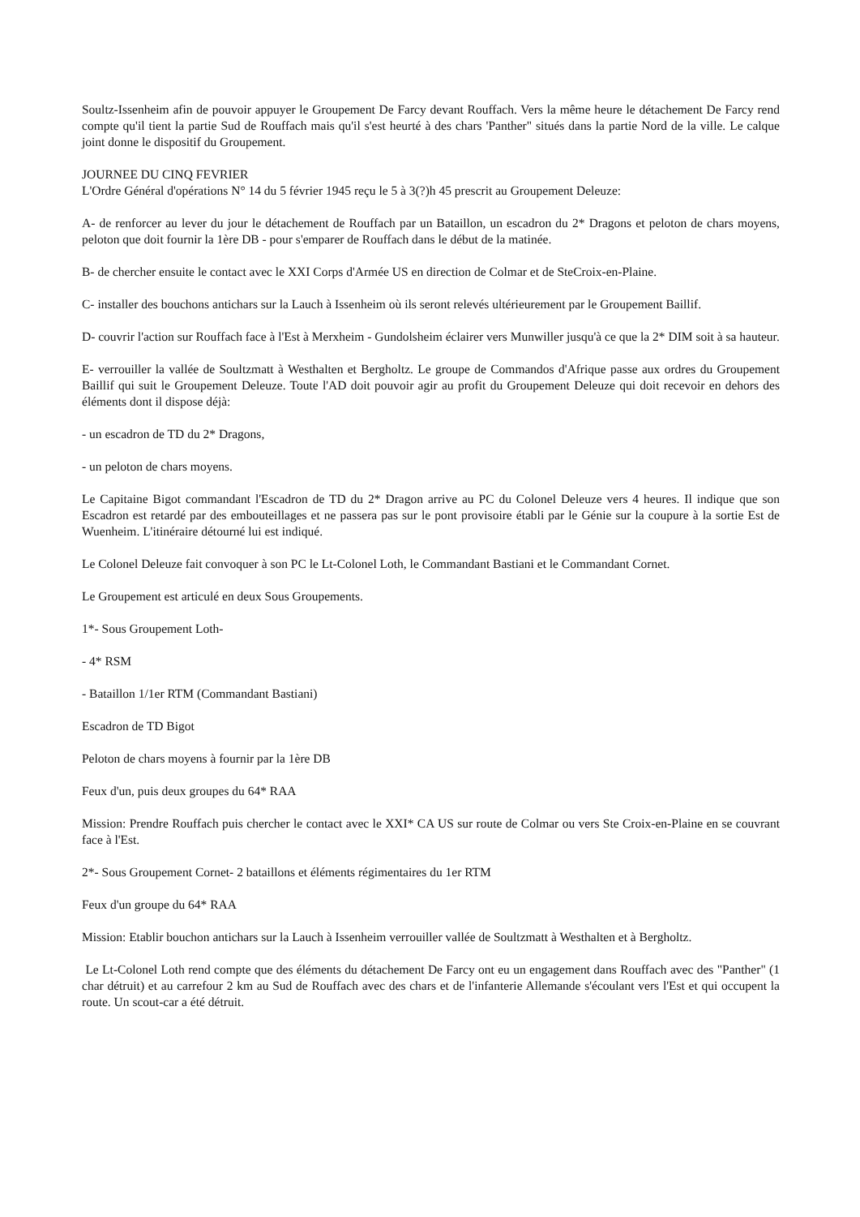Soultz-Issenheim afin de pouvoir appuyer le Groupement De Farcy devant Rouffach. Vers la même heure le détachement De Farcy rend compte qu'il tient la partie Sud de Rouffach mais qu'il s'est heurté à des chars 'Panther" situés dans la partie Nord de la ville. Le calque joint donne le dispositif du Groupement.
JOURNEE DU CINQ FEVRIER
L'Ordre Général d'opérations N° 14 du 5 février 1945 reçu le 5 à 3(?)h 45 prescrit au Groupement Deleuze:
A- de renforcer au lever du jour le détachement de Rouffach par un Bataillon, un escadron du 2* Dragons et peloton de chars moyens, peloton que doit fournir la 1ère DB - pour s'emparer de Rouffach dans le début de la matinée.
B- de chercher ensuite le contact avec le XXI Corps d'Armée US en direction de Colmar et de SteCroix-en-Plaine.
C- installer des bouchons antichars sur la Lauch à Issenheim où ils seront relevés ultérieurement par le Groupement Baillif.
D- couvrir l'action sur Rouffach face à l'Est à Merxheim - Gundolsheim éclairer vers Munwiller jusqu'à ce que la 2* DIM soit à sa hauteur.
E- verrouiller la vallée de Soultzmatt à Westhalten et Bergholtz. Le groupe de Commandos d'Afrique passe aux ordres du Groupement Baillif qui suit le Groupement Deleuze. Toute l'AD doit pouvoir agir au profit du Groupement Deleuze qui doit recevoir en dehors des éléments dont il dispose déjà:
- un escadron de TD du 2* Dragons,
- un peloton de chars moyens.
Le Capitaine Bigot commandant l'Escadron de TD du 2* Dragon arrive au PC du Colonel Deleuze vers 4 heures. Il indique que son Escadron est retardé par des embouteillages et ne passera pas sur le pont provisoire établi par le Génie sur la coupure à la sortie Est de Wuenheim. L'itinéraire détourné lui est indiqué.
Le Colonel Deleuze fait convoquer à son PC le Lt-Colonel Loth, le Commandant Bastiani et le Commandant Cornet.
Le Groupement est articulé en deux Sous Groupements.
1*- Sous Groupement Loth-
- 4* RSM
- Bataillon 1/1er RTM (Commandant Bastiani)
Escadron de TD Bigot
Peloton de chars moyens à fournir par la 1ère DB
Feux d'un, puis deux groupes du 64* RAA
Mission: Prendre Rouffach puis chercher le contact avec le XXI* CA US sur route de Colmar ou vers Ste Croix-en-Plaine en se couvrant face à l'Est.
2*- Sous Groupement Cornet- 2 bataillons et éléments régimentaires du 1er RTM
Feux d'un groupe du 64* RAA
Mission: Etablir bouchon antichars sur la Lauch à Issenheim verrouiller vallée de Soultzmatt à Westhalten et à Bergholtz.
Le Lt-Colonel Loth rend compte que des éléments du détachement De Farcy ont eu un engagement dans Rouffach avec des "Panther" (1 char détruit) et au carrefour 2 km au Sud de Rouffach avec des chars et de l'infanterie Allemande s'écoulant vers l'Est et qui occupent la route. Un scout-car a été détruit.